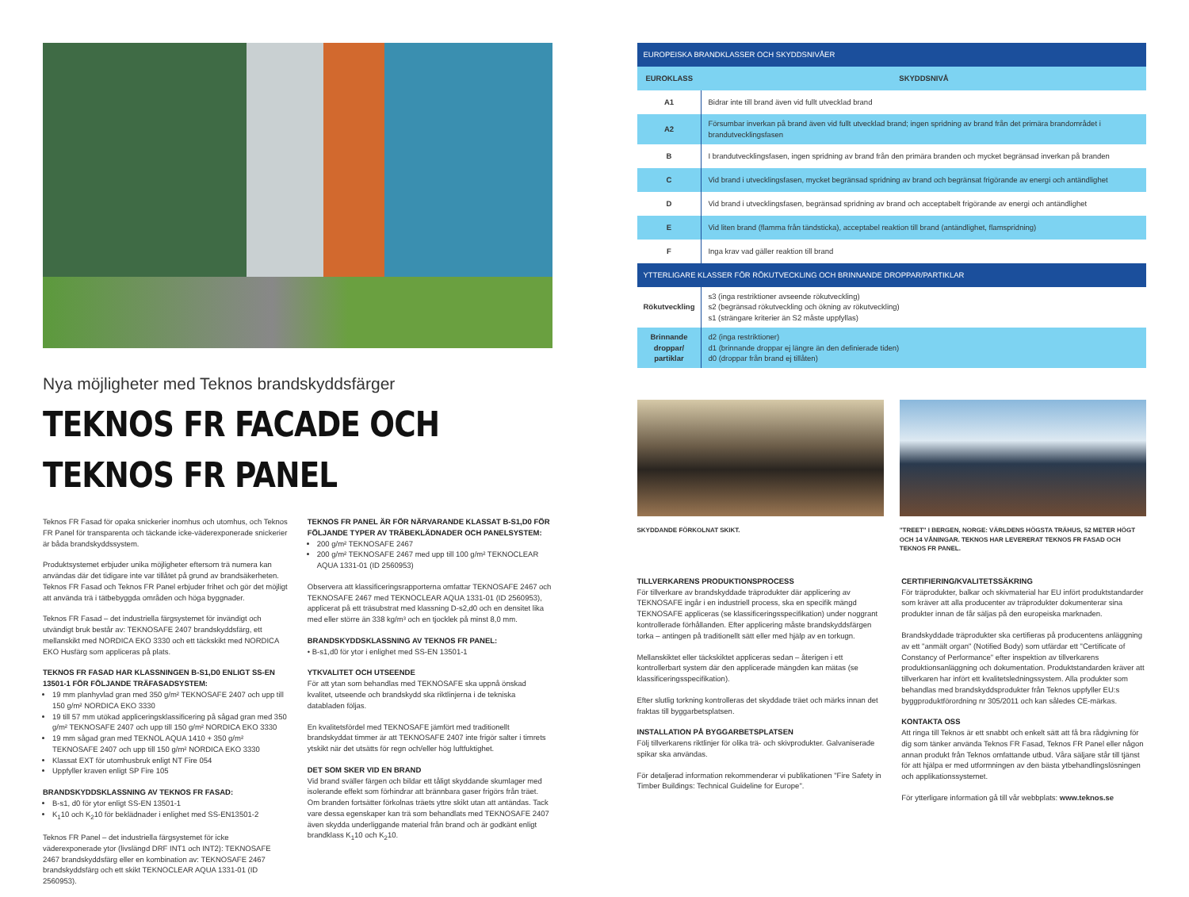Nya möjligheter med Teknos brandskyddsfärger
TEKNOS FR FACADE OCH TEKNOS FR PANEL
Teknos FR Fasad för opaka snickerier inomhus och utomhus, och Teknos FR Panel för transparenta och täckande icke-väderexponerade snickerier är båda brandskyddssystem.
Produktsystemet erbjuder unika möjligheter eftersom trä numera kan användas där det tidigare inte var tillåtet på grund av brandsäkerheten. Teknos FR Fasad och Teknos FR Panel erbjuder frihet och gör det möjligt att använda trä i tätbebyggda områden och höga byggnader.
Teknos FR Fasad – det industriella färgsystemet för invändigt och utvändigt bruk består av: TEKNOSAFE 2407 brandskyddsfärg, ett mellanskikt med NORDICA EKO 3330 och ett täckskikt med NORDICA EKO Husfärg som appliceras på plats.
TEKNOS FR FASAD HAR KLASSNINGEN B-S1,D0 ENLIGT SS-EN 13501-1 FÖR FÖLJANDE TRÄFASADSYSTEM:
19 mm planhyvlad gran med 350 g/m² TEKNOSAFE 2407 och upp till 150 g/m² NORDICA EKO 3330
19 till 57 mm utökad appliceringsklassificering på sågad gran med 350 g/m² TEKNOSAFE 2407 och upp till 150 g/m² NORDICA EKO 3330
19 mm sågad gran med TEKNOL AQUA 1410 + 350 g/m² TEKNOSAFE 2407 och upp till 150 g/m² NORDICA EKO 3330
Klassat EXT för utomhusbruk enligt NT Fire 054
Uppfyller kraven enligt SP Fire 105
BRANDSKYDDSKLASSNING AV TEKNOS FR FASAD:
B-s1, d0 för ytor enligt SS-EN 13501-1
K<sub>1</sub>10 och K<sub>2</sub>10 för beklädnader i enlighet med SS-EN13501-2
Teknos FR Panel – det industriella färgsystemet för icke väderexponerade ytor (livslängd DRF INT1 och INT2): TEKNOSAFE 2467 brandskyddsfärg eller en kombination av: TEKNOSAFE 2467 brandskyddsfärg och ett skikt TEKNOCLEAR AQUA 1331-01 (ID 2560953).
TEKNOS FR PANEL ÄR FÖR NÄRVARANDE KLASSAT B-S1,D0 FÖR FÖLJANDE TYPER AV TRÄBEKLÄDNADER OCH PANELSYSTEM:
200 g/m² TEKNOSAFE 2467
200 g/m² TEKNOSAFE 2467 med upp till 100 g/m² TEKNOCLEAR AQUA 1331-01 (ID 2560953)
Observera att klassificeringsrapporterna omfattar TEKNOSAFE 2467 och TEKNOSAFE 2467 med TEKNOCLEAR AQUA 1331-01 (ID 2560953), applicerat på ett träsubstrat med klassning D-s2,d0 och en densitet lika med eller större än 338 kg/m³ och en tjocklek på minst 8,0 mm.
BRANDSKYDDSKLASSNING AV TEKNOS FR PANEL:
• B-s1,d0 för ytor i enlighet med SS-EN 13501-1
YTKVALITET OCH UTSEENDE
För att ytan som behandlas med TEKNOSAFE ska uppnå önskad kvalitet, utseende och brandskydd ska riktlinjerna i de tekniska databladen följas.
En kvalitetsfördel med TEKNOSAFE jämfört med traditionellt brandskyddat timmer är att TEKNOSAFE 2407 inte frigör salter i timrets ytskikt när det utsätts för regn och/eller hög luftfuktighet.
DET SOM SKER VID EN BRAND
Vid brand sväller färgen och bildar ett tåligt skyddande skumlager med isolerande effekt som förhindrar att brännbara gaser frigörs från träet. Om branden fortsätter förkolnas träets yttre skikt utan att antändas. Tack vare dessa egenskaper kan trä som behandlats med TEKNOSAFE 2407 även skydda underliggande material från brand och är godkänt enligt brandklass K<sub>1</sub>10 och K<sub>2</sub>10.
| EUROPEISKA BRANDKLASSER OCH SKYDDSNIVÅER | |
| --- | --- |
| EUROKLASS | SKYDDSNIVÅ |
| A1 | Bidrar inte till brand även vid fullt utvecklad brand |
| A2 | Försumbar inverkan på brand även vid fullt utvecklad brand; ingen spridning av brand från det primära brandområdet i brandutvecklingsfasen |
| B | I brandutvecklingsfasen, ingen spridning av brand från den primära branden och mycket begränsad inverkan på branden |
| C | Vid brand i utvecklingsfasen, mycket begränsad spridning av brand och begränsat frigörande av energi och antändlighet |
| D | Vid brand i utvecklingsfasen, begränsad spridning av brand och acceptabelt frigörande av energi och antändlighet |
| E | Vid liten brand (flamma från tändsticka), acceptabel reaktion till brand (antändlighet, flamspridning) |
| F | Inga krav vad gäller reaktion till brand |
| YTTERLIGARE KLASSER FÖR RÖKUTVECKLING OCH BRINNANDE DROPPAR/PARTIKLAR | |
| Rökutveckling | s3 (inga restriktioner avseende rökutveckling) s2 (begränsad rökutveckling och ökning av rökutveckling) s1 (strängare kriterier än S2 måste uppfyllas) |
| Brinnande droppar/ partiklar | d2 (inga restriktioner) d1 (brinnande droppar ej längre än den definierade tiden) d0 (droppar från brand ej tillåten) |
SKYDDANDE FÖRKOLNAT SKIKT. "TREET" I BERGEN, NORGE: VÄRLDENS HÖGSTA TRÄHUS, 52 METER HÖGT OCH 14 VÅNINGAR. TEKNOS HAR LEVERERAT TEKNOS FR FASAD OCH TEKNOS FR PANEL.
TILLVERKARENS PRODUKTIONSPROCESS
För tillverkare av brandskyddade träprodukter där applicering av TEKNOSAFE ingår i en industriell process, ska en specifik mängd TEKNOSAFE appliceras (se klassificeringsspecifikation) under noggrant kontrollerade förhållanden. Efter applicering måste brandskyddsfärgen torka – antingen på traditionellt sätt eller med hjälp av en torkugn.
Mellanskiktet eller täckskiktet appliceras sedan – återigen i ett kontrollerbart system där den applicerade mängden kan mätas (se klassificeringsspecifikation).
Efter slutlig torkning kontrolleras det skyddade träet och märks innan det fraktas till byggarbetsplatsen.
INSTALLATION PÅ BYGGARBETSPLATSEN
Följ tillverkarens riktlinjer för olika trä- och skivprodukter. Galvaniserade spikar ska användas.
För detaljerad information rekommenderar vi publikationen "Fire Safety in Timber Buildings: Technical Guideline for Europe".
CERTIFIERING/KVALITETSSÄKRING
För träprodukter, balkar och skivmaterial har EU infört produktstandarder som kräver att alla producenter av träprodukter dokumenterar sina produkter innan de får säljas på den europeiska marknaden.
Brandskyddade träprodukter ska certifieras på producentens anläggning av ett "anmält organ" (Notified Body) som utfärdar ett "Certificate of Constancy of Performance" efter inspektion av tillverkarens produktionsanläggning och dokumentation. Produktstandarden kräver att tillverkaren har infört ett kvalitetsledningssystem. Alla produkter som behandlas med brandskyddsprodukter från Teknos uppfyller EU:s byggproduktförordning nr 305/2011 och kan således CE-märkas.
KONTAKTA OSS
Att ringa till Teknos är ett snabbt och enkelt sätt att få bra rådgivning för dig som tänker använda Teknos FR Fasad, Teknos FR Panel eller någon annan produkt från Teknos omfattande utbud. Våra säljare står till tjänst för att hjälpa er med utformningen av den bästa ytbehandlingslösningen och applikationssystemet.
För ytterligare information gå till vår webbplats: www.teknos.se